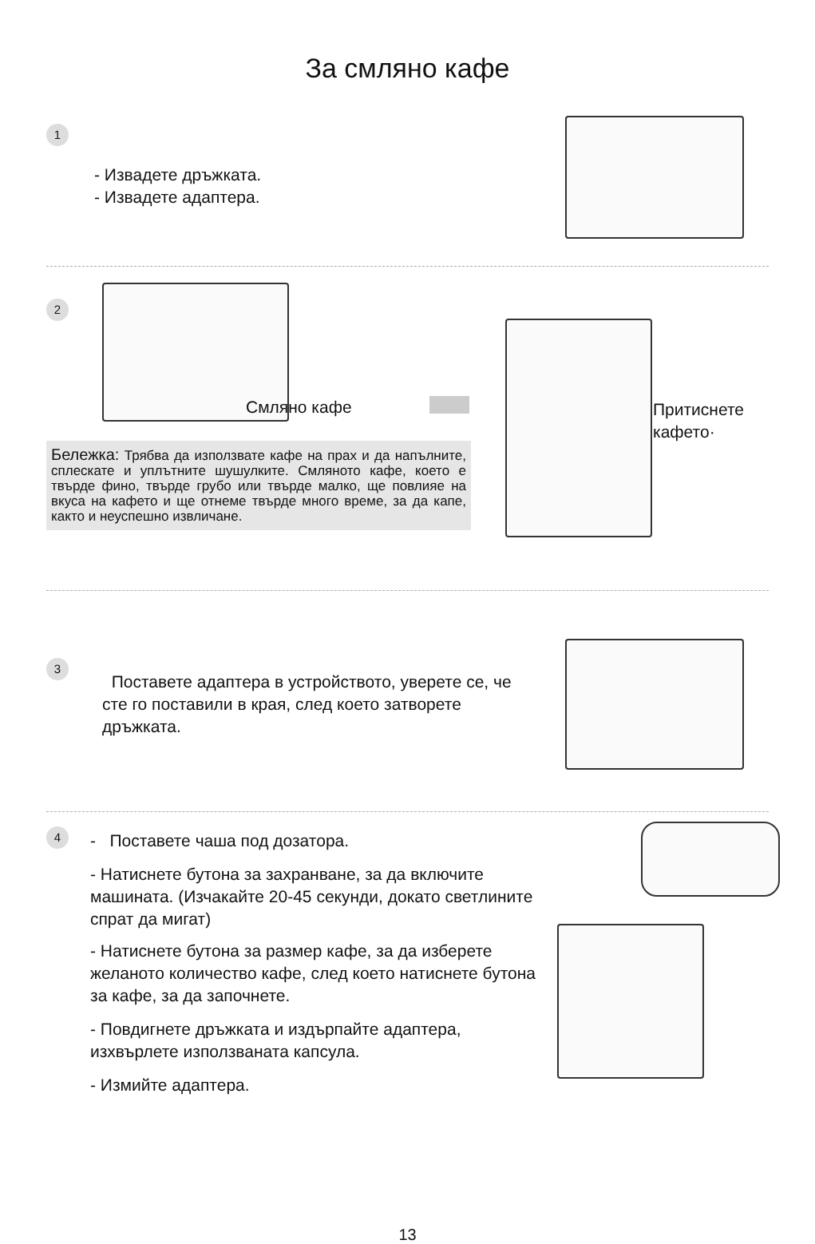За смляно кафе
1
- Извадете дръжката.
- Извадете адаптера.
2
Смляно кафе
Притиснете
кафето·
Бележка: Трябва да използвате кафе на прах и да напълните, сплескате и уплътните шушулките. Смляното кафе, което е твърде фино, твърде грубо или твърде малко, ще повлияе на вкуса на кафето и ще отнеме твърде много време, за да капе, както и неуспешно извличане.
3
Поставете адаптера в устройството, уверете се, че сте го поставили в края, след което затворете дръжката.
4
- Поставете чаша под дозатора.
- Натиснете бутона за захранване, за да включите машината. (Изчакайте 20-45 секунди, докато светлините спрат да мигат)
- Натиснете бутона за размер кафе, за да изберете желаното количество кафе, след което натиснете бутона за кафе, за да започнете.
- Повдигнете дръжката и издърпайте адаптера, изхвърлете използваната капсула.
- Измийте адаптера.
13